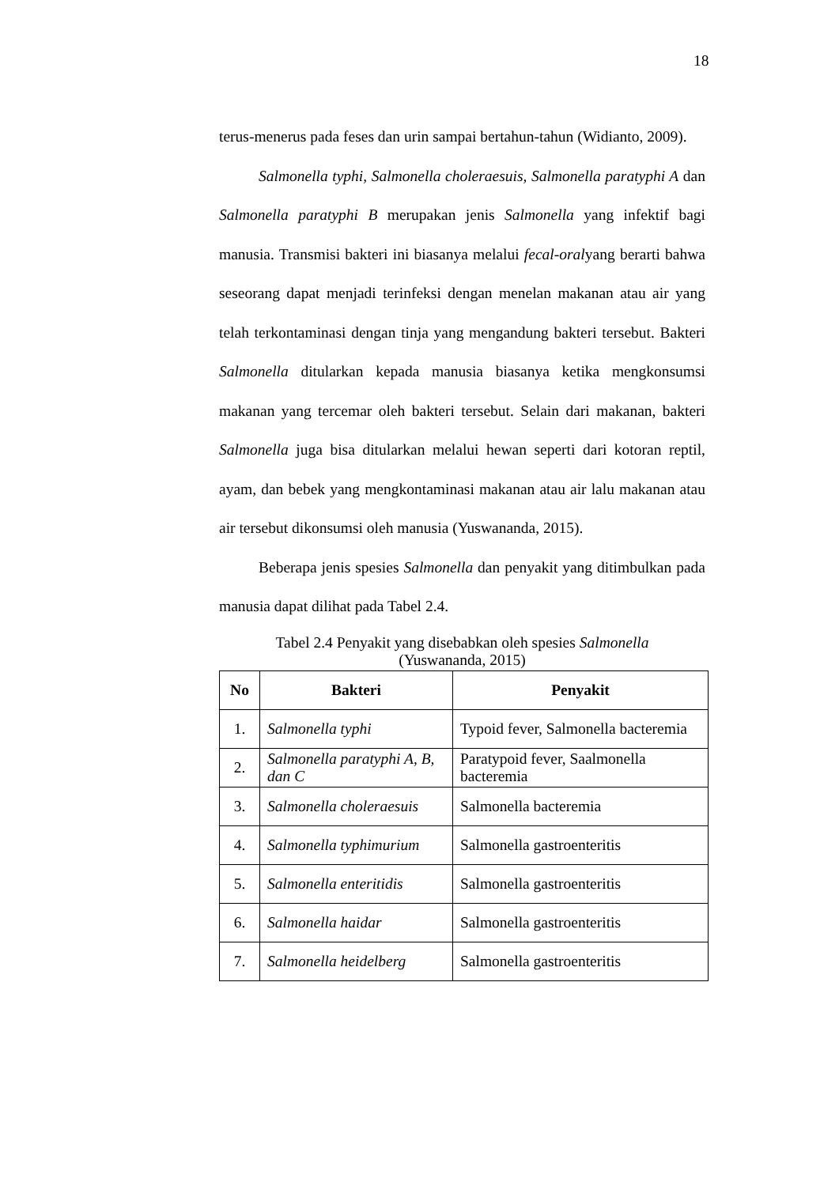18
terus-menerus pada feses dan urin sampai bertahun-tahun (Widianto, 2009).
Salmonella typhi, Salmonella choleraesuis, Salmonella paratyphi A dan Salmonella paratyphi B merupakan jenis Salmonella yang infektif bagi manusia. Transmisi bakteri ini biasanya melalui fecal-oralyang berarti bahwa seseorang dapat menjadi terinfeksi dengan menelan makanan atau air yang telah terkontaminasi dengan tinja yang mengandung bakteri tersebut. Bakteri Salmonella ditularkan kepada manusia biasanya ketika mengkonsumsi makanan yang tercemar oleh bakteri tersebut. Selain dari makanan, bakteri Salmonella juga bisa ditularkan melalui hewan seperti dari kotoran reptil, ayam, dan bebek yang mengkontaminasi makanan atau air lalu makanan atau air tersebut dikonsumsi oleh manusia (Yuswananda, 2015).
Beberapa jenis spesies Salmonella dan penyakit yang ditimbulkan pada manusia dapat dilihat pada Tabel 2.4.
Tabel 2.4 Penyakit yang disebabkan oleh spesies Salmonella
(Yuswananda, 2015)
| No | Bakteri | Penyakit |
| --- | --- | --- |
| 1. | Salmonella typhi | Typoid fever, Salmonella bacteremia |
| 2. | Salmonella paratyphi A, B, dan C | Paratypoid fever, Saalmonella bacteremia |
| 3. | Salmonella choleraesuis | Salmonella bacteremia |
| 4. | Salmonella typhimurium | Salmonella gastroenteritis |
| 5. | Salmonella enteritidis | Salmonella gastroenteritis |
| 6. | Salmonella haidar | Salmonella gastroenteritis |
| 7. | Salmonella heidelberg | Salmonella gastroenteritis |